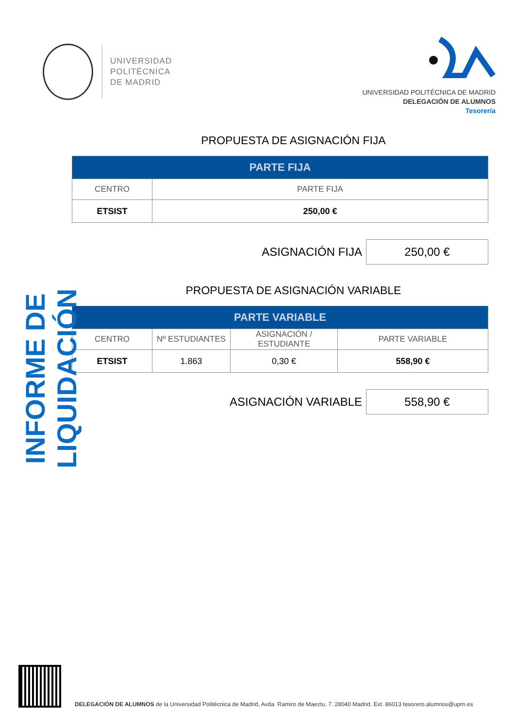UNIVERSIDAD
POLITÉCNICA
DE MADRID
UNIVERSIDAD POLITÉCNICA DE MADRID
DELEGACIÓN DE ALUMNOS
Tesorería
INFORME DE LIQUIDACIÓN
PROPUESTA DE ASIGNACIÓN FIJA
| PARTE FIJA | |
| --- | --- |
| CENTRO | PARTE FIJA |
| ETSIST | 250,00 € |
ASIGNACIÓN FIJA
250,00 €
PROPUESTA DE ASIGNACIÓN VARIABLE
| PARTE VARIABLE | | | |
| --- | --- | --- | --- |
| CENTRO | Nº ESTUDIANTES | ASIGNACIÓN / ESTUDIANTE | PARTE VARIABLE |
| ETSIST | 1.863 | 0,30 € | 558,90 € |
ASIGNACIÓN VARIABLE
558,90 €
DELEGACIÓN DE ALUMNOS de la Universidad Politécnica de Madrid, Avda. Ramiro de Maeztu, 7. 28040 Madrid. Ext. 86013 tesorero.alumnos@upm.es